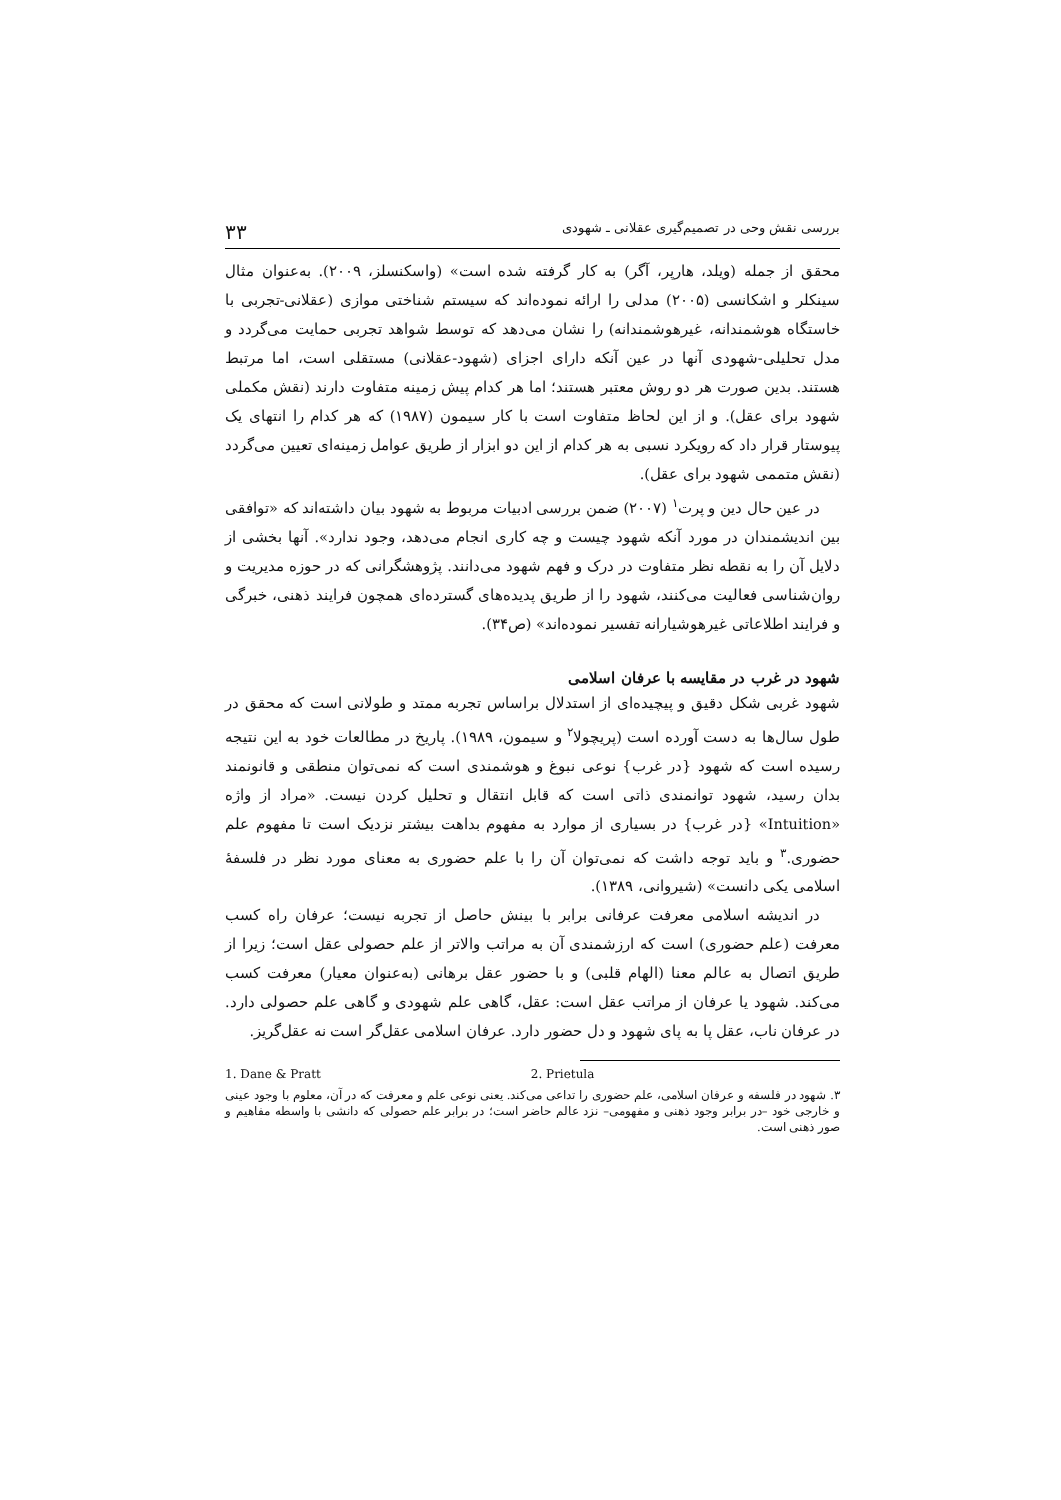بررسی نقش وحی در تصمیم‌گیری عقلانی ـ شهودی ۳۳
محقق از جمله (ویلد، هارپر، آگر) به کار گرفته شده است» (واسکنسلز، ۲۰۰۹). به‌عنوان مثال سینکلر و اشکانسی (۲۰۰۵) مدلی را ارائه نموده‌اند که سیستم شناختی موازی (عقلانی-تجربی با خاستگاه هوشمندانه، غیرهوشمندانه) را نشان می‌دهد که توسط شواهد تجربی حمایت می‌گردد و مدل تحلیلی-شهودی آنها در عین آنکه دارای اجزای (شهود-عقلانی) مستقلی است، اما مرتبط هستند. بدین صورت هر دو روش معتبر هستند؛ اما هر کدام پیش زمینه متفاوت دارند (نقش مکملی شهود برای عقل). و از این لحاظ متفاوت است با کار سیمون (۱۹۸۷) که هر کدام را انتهای یک پیوستار قرار داد که رویکرد نسبی به هر کدام از این دو ابزار از طریق عوامل زمینه‌ای تعیین می‌گردد (نقش متممی شهود برای عقل).
در عین حال دین و پرت<sup>۱</sup> (۲۰۰۷) ضمن بررسی ادبیات مربوط به شهود بیان داشته‌اند که «توافقی بین اندیشمندان در مورد آنکه شهود چیست و چه کاری انجام می‌دهد، وجود ندارد». آنها بخشی از دلایل آن را به نقطه نظر متفاوت در درک و فهم شهود می‌دانند. پژوهشگرانی که در حوزه مدیریت و روان‌شناسی فعالیت می‌کنند، شهود را از طریق پدیده‌های گسترده‌ای همچون فرایند ذهنی، خبرگی و فرایند اطلاعاتی غیرهوشیارانه تفسیر نموده‌اند» (ص۳۴).
شهود در غرب در مقایسه با عرفان اسلامی
شهود غربی شکل دقیق و پیچیده‌ای از استدلال براساس تجربه ممتد و طولانی است که محقق در طول سال‌ها به دست آورده است (پریچولا<sup>۲</sup> و سیمون، ۱۹۸۹). پاریخ در مطالعات خود به این نتیجه رسیده است که شهود {در غرب} نوعی نبوغ و هوشمندی است که نمی‌توان منطقی و قانونمند بدان رسید، شهود توانمندی ذاتی است که قابل انتقال و تحلیل کردن نیست. «مراد از واژه «Intuition» {در غرب} در بسیاری از موارد به مفهوم بداهت بیشتر نزدیک است تا مفهوم علم حضوری.<sup>۳</sup> و باید توجه داشت که نمی‌توان آن را با علم حضوری به معنای مورد نظر در فلسفهٔ اسلامی یکی دانست» (شیروانی، ۱۳۸۹).
در اندیشه اسلامی معرفت عرفانی برابر با بینش حاصل از تجربه نیست؛ عرفان راه کسب معرفت (علم حضوری) است که ارزشمندی آن به مراتب والاتر از علم حصولی عقل است؛ زیرا از طریق اتصال به عالم معنا (الهام قلبی) و با حضور عقل برهانی (به‌عنوان معیار) معرفت کسب می‌کند. شهود یا عرفان از مراتب عقل است: عقل، گاهی علم شهودی و گاهی علم حصولی دارد. در عرفان ناب، عقل پا به پای شهود و دل حضور دارد. عرفان اسلامی عقل‌گر است نه عقل‌گریز.
1. Dane & Pratt 2. Prietula
۳. شهود در فلسفه و عرفان اسلامی، علم حضوری را تداعی می‌کند. یعنی نوعی علم و معرفت که در آن، معلوم با وجود عینی و خارجی خود –در برابر وجود ذهنی و مفهومی– نزد عالم حاضر است؛ در برابر علم حصولی که دانشی با واسطه مفاهیم و صور ذهنی است.